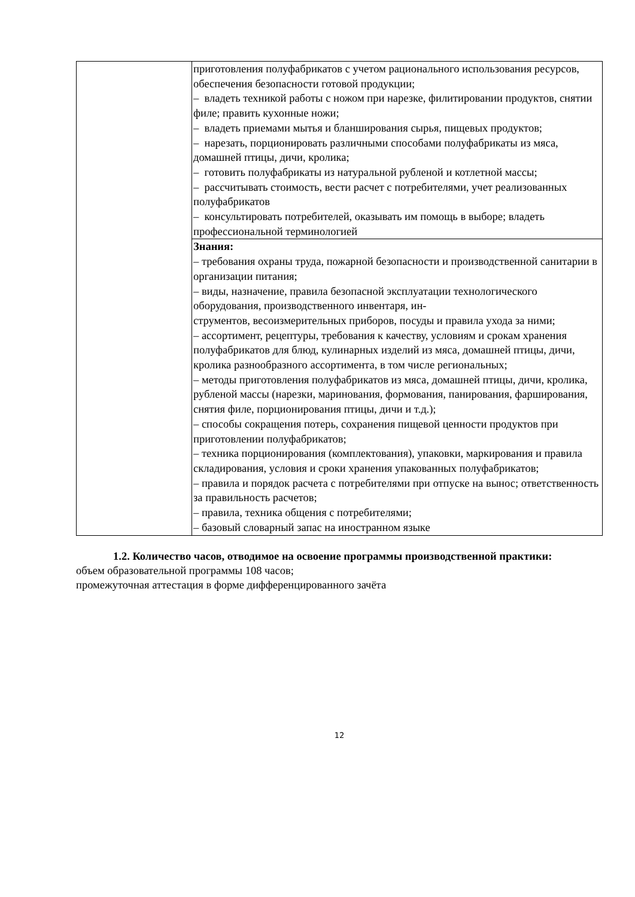| | приготовления полуфабрикатов с учетом рационального использования ресурсов, обеспечения безопасности готовой продукции; – владеть техникой работы с ножом при нарезке, филитировании продуктов, снятии филе; править кухонные ножи; – владеть приемами мытья и бланширования сырья, пищевых продуктов; – нарезать, порционировать различными способами полуфабрикаты из мяса, домашней птицы, дичи, кролика; – готовить полуфабрикаты из натуральной рубленой и котлетной массы; – рассчитывать стоимость, вести расчет с потребителями, учет реализованных полуфабрикатов – консультировать потребителей, оказывать им помощь в выборе; владеть профессиональной терминологией |
| | Знания: – требования охраны труда, пожарной безопасности и производственной санитарии в организации питания; – виды, назначение, правила безопасной эксплуатации технологического оборудования, производственного инвентаря, ин- струментов, весоизмерительных приборов, посуды и правила ухода за ними; – ассортимент, рецептуры, требования к качеству, условиям и срокам хранения полуфабрикатов для блюд, кулинарных изделий из мяса, домашней птицы, дичи, кролика разнообразного ассортимента, в том числе региональных; – методы приготовления полуфабрикатов из мяса, домашней птицы, дичи, кролика, рубленой массы (нарезки, маринования, формования, панирования, фарширования, снятия филе, порционирования птицы, дичи и т.д.); – способы сокращения потерь, сохранения пищевой ценности продуктов при приготовлении полуфабрикатов; – техника порционирования (комплектования), упаковки, маркирования и правила складирования, условия и сроки хранения упакованных полуфабрикатов; – правила и порядок расчета с потребителями при отпуске на вынос; ответственность за правильность расчетов; – правила, техника общения с потребителями; – базовый словарный запас на иностранном языке |
1.2. Количество часов, отводимое на освоение программы производственной практики:
объем образовательной программы 108 часов;
промежуточная аттестация в форме дифференцированного зачёта
12